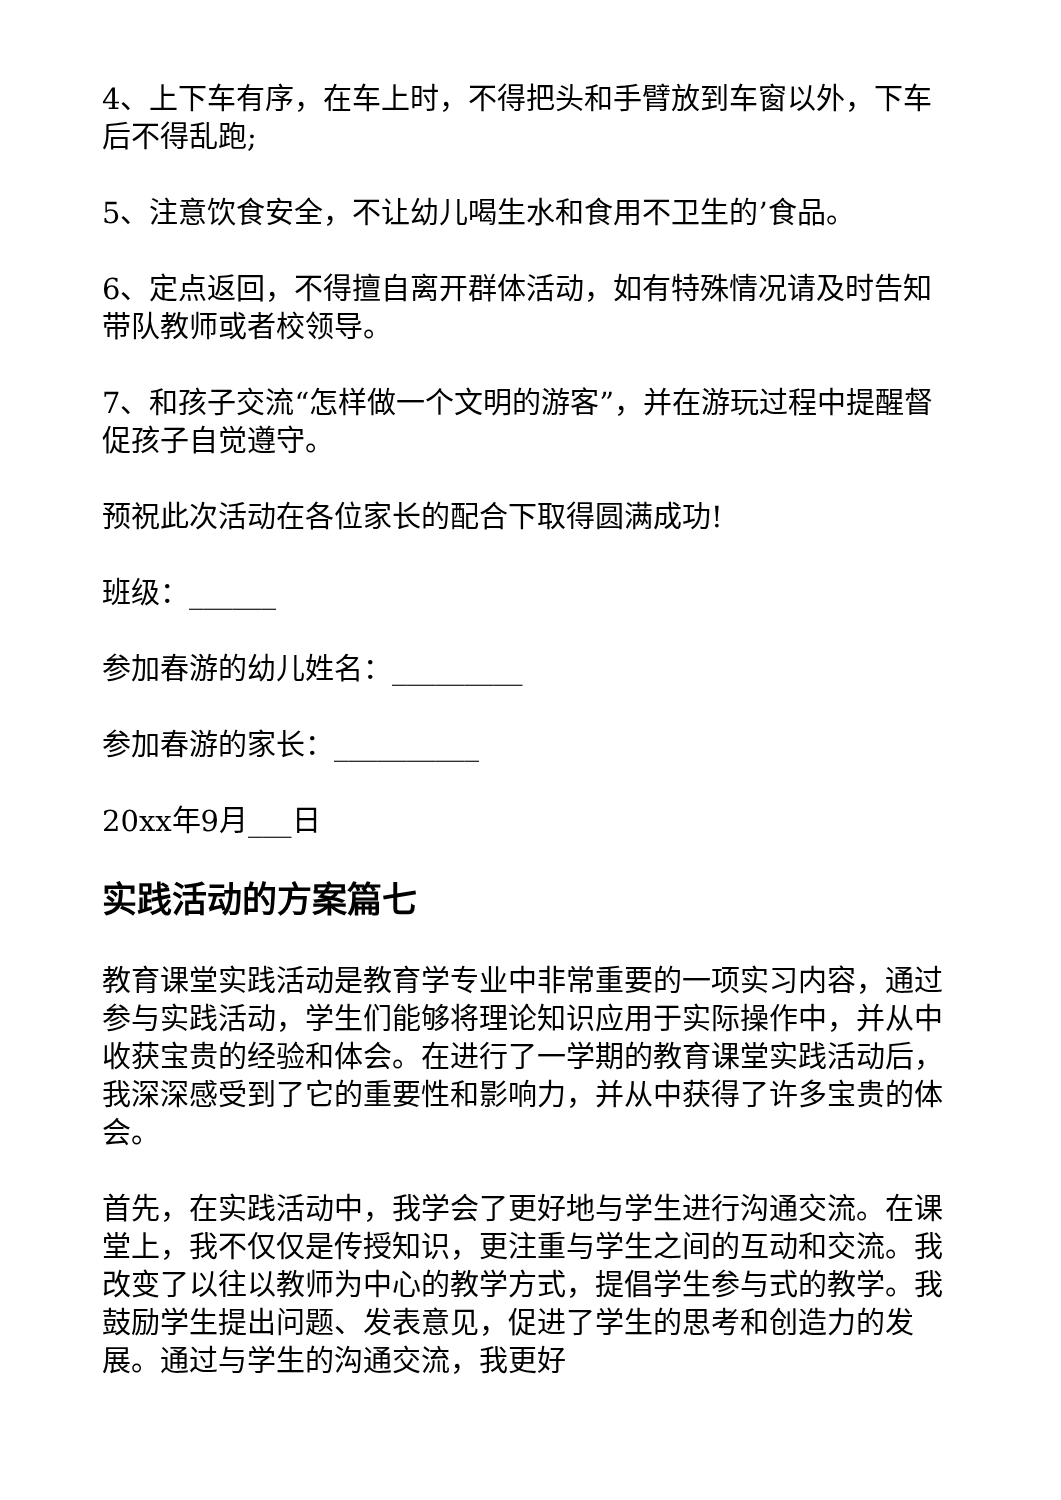4、上下车有序，在车上时，不得把头和手臂放到车窗以外，下车后不得乱跑;
5、注意饮食安全，不让幼儿喝生水和食用不卫生的’食品。
6、定点返回，不得擅自离开群体活动，如有特殊情况请及时告知带队教师或者校领导。
7、和孩子交流“怎样做一个文明的游客”，并在游玩过程中提醒督促孩子自觉遵守。
预祝此次活动在各位家长的配合下取得圆满成功!
班级：______
参加春游的幼儿姓名：_________
参加春游的家长：__________
20xx年9月___日
实践活动的方案篇七
教育课堂实践活动是教育学专业中非常重要的一项实习内容，通过参与实践活动，学生们能够将理论知识应用于实际操作中，并从中收获宝贵的经验和体会。在进行了一学期的教育课堂实践活动后，我深深感受到了它的重要性和影响力，并从中获得了许多宝贵的体会。
首先，在实践活动中，我学会了更好地与学生进行沟通交流。在课堂上，我不仅仅是传授知识，更注重与学生之间的互动和交流。我改变了以往以教师为中心的教学方式，提倡学生参与式的教学。我鼓励学生提出问题、发表意见，促进了学生的思考和创造力的发展。通过与学生的沟通交流，我更好